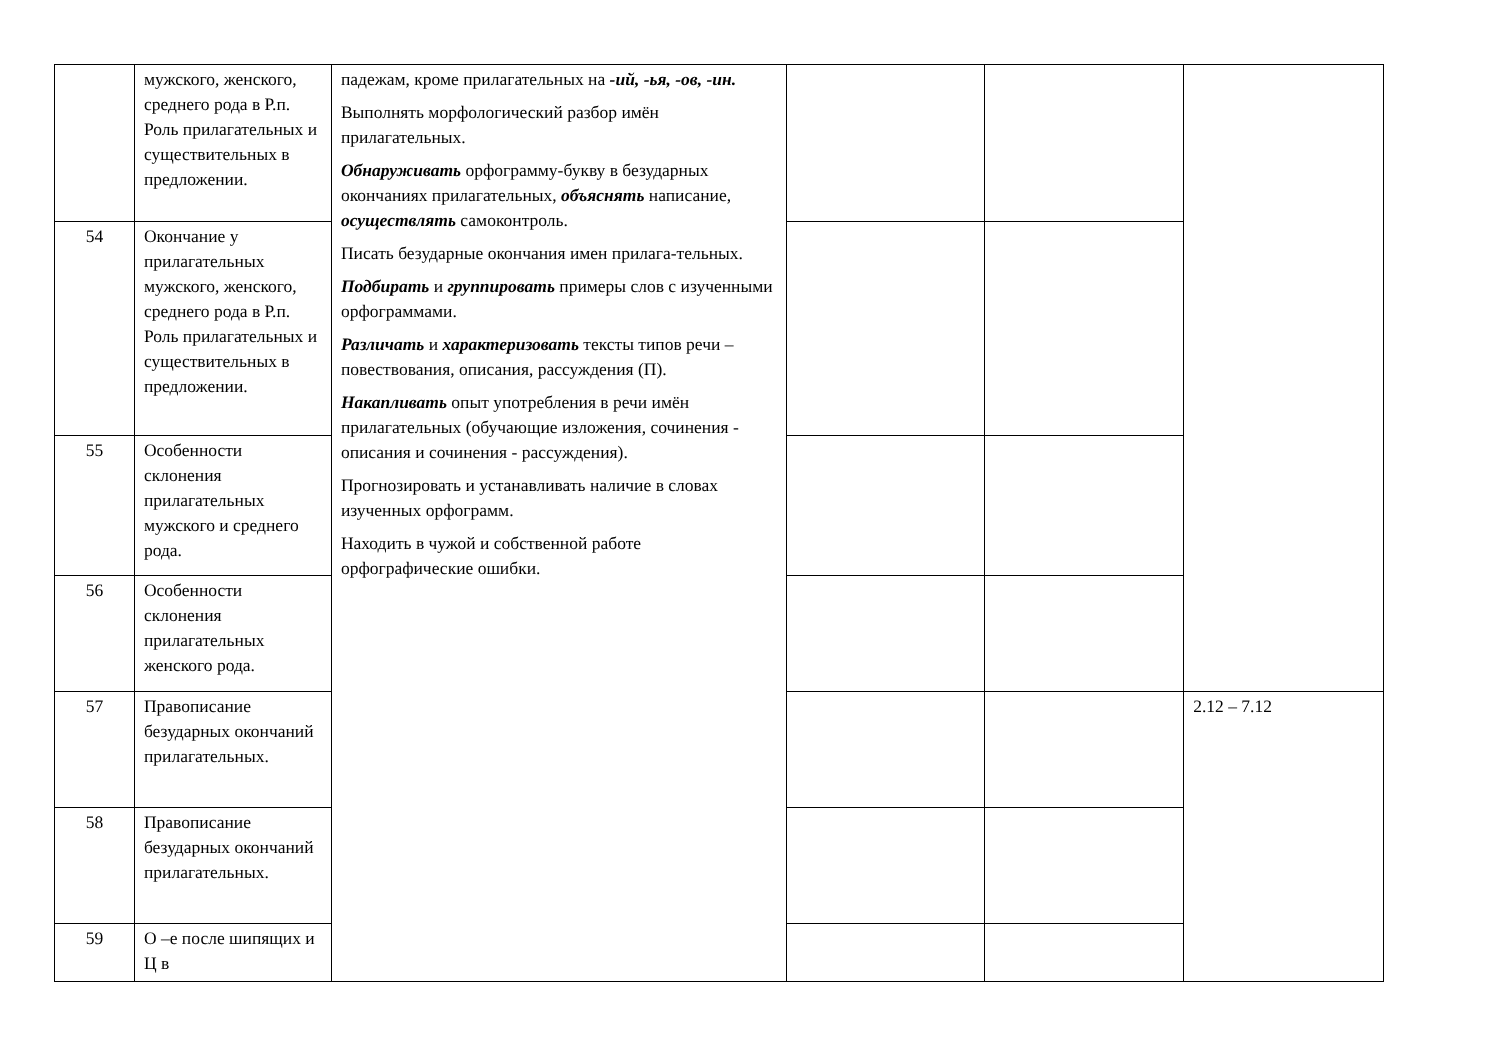| | мужского, женского, среднего рода в Р.п. Роль прилагательных и существительных в предложении. | падежам, кроме прилагательных на -ий, -ья, -ов, -ин. Выполнять морфологический разбор имён прилагательных. Обнаруживать орфограмму-букву в безударных окончаниях прилагательных, объяснять написание, осуществлять самоконтроль. Писать безударные окончания имен прилага-тельных. Подбирать и группировать примеры слов с изученными орфограммами. Различать и характеризовать тексты типов речи – повествования, описания, рассуждения (П). Накапливать опыт употребления в речи имён прилагательных (обучающие изложения, сочинения - описания и сочинения - рассуждения). Прогнозировать и устанавливать наличие в словах изученных орфограмм. Находить в чужой и собственной работе орфографические ошибки. | | | |
| 54 | Окончание у прилагательных мужского, женского, среднего рода в Р.п. Роль прилагательных и существительных в предложении. | | | | |
| 55 | Особенности склонения прилагательных мужского и среднего рода. | | | | |
| 56 | Особенности склонения прилагательных женского рода. | | | | |
| 57 | Правописание безударных окончаний прилагательных. | | | | 2.12 – 7.12 |
| 58 | Правописание безударных окончаний прилагательных. | | | | |
| 59 | О –е после шипящих и Ц в | | | | |